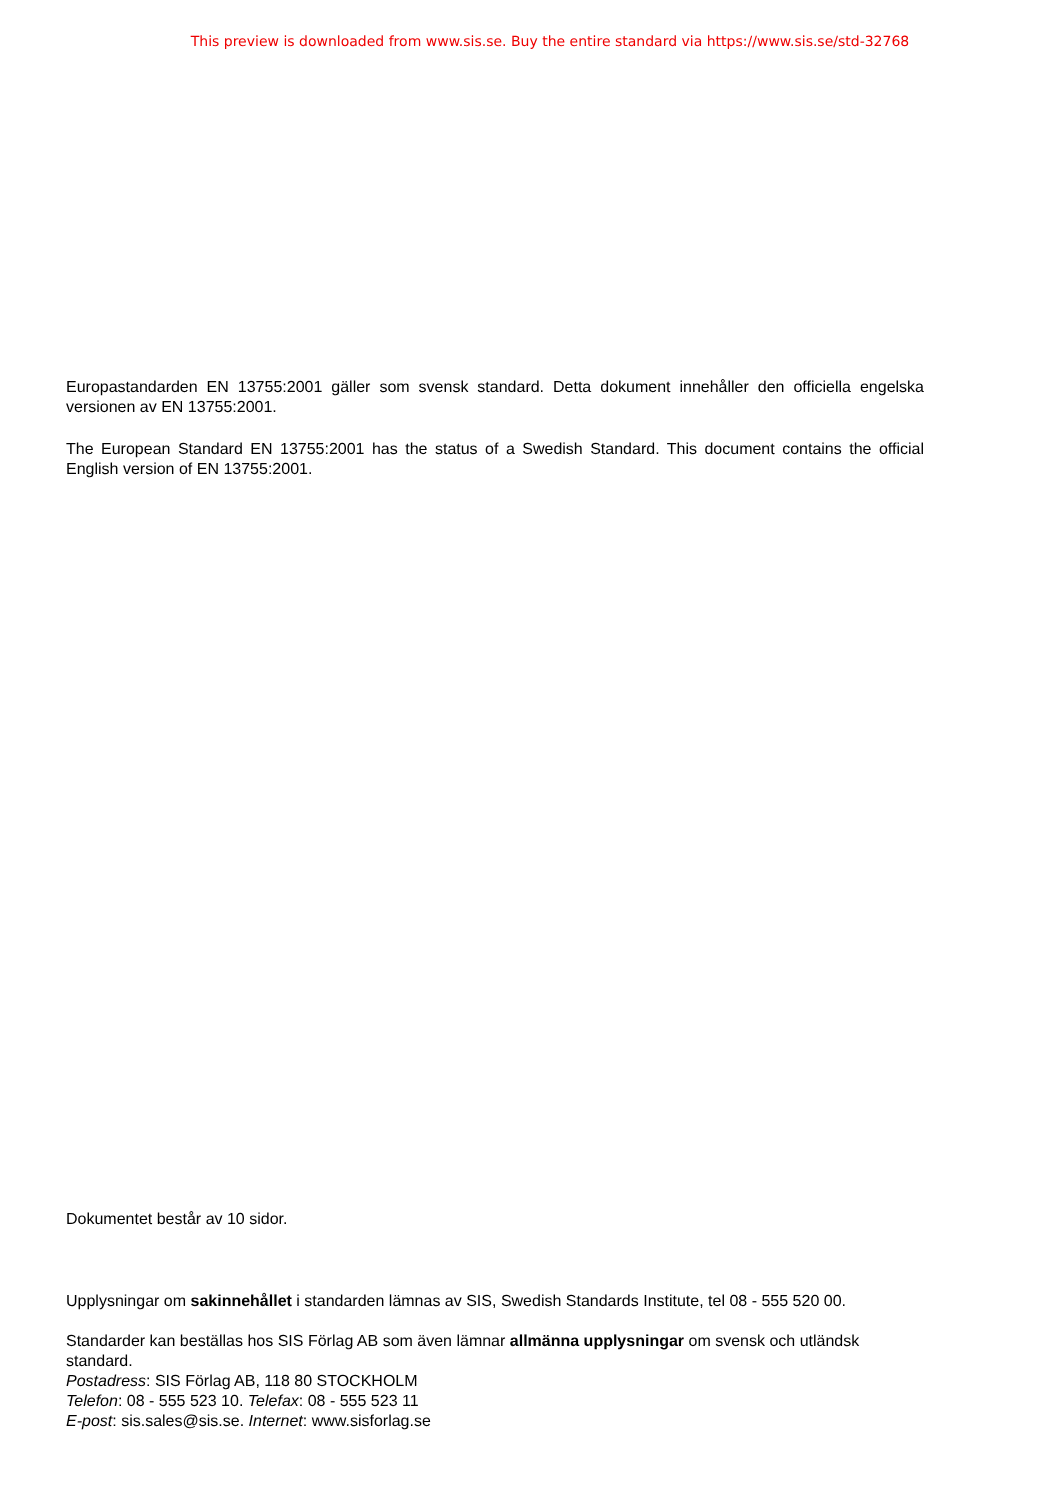This preview is downloaded from www.sis.se. Buy the entire standard via https://www.sis.se/std-32768
Europastandarden EN 13755:2001 gäller som svensk standard. Detta dokument innehåller den officiella engelska versionen av EN 13755:2001.
The European Standard EN 13755:2001 has the status of a Swedish Standard. This document contains the official English version of EN 13755:2001.
Dokumentet består av 10 sidor.
Upplysningar om sakinnehållet i standarden lämnas av SIS, Swedish Standards Institute, tel 08 - 555 520 00.
Standarder kan beställas hos SIS Förlag AB som även lämnar allmänna upplysningar om svensk och utländsk standard.
Postadress: SIS Förlag AB, 118 80 STOCKHOLM
Telefon: 08 - 555 523 10. Telefax: 08 - 555 523 11
E-post: sis.sales@sis.se. Internet: www.sisforlag.se